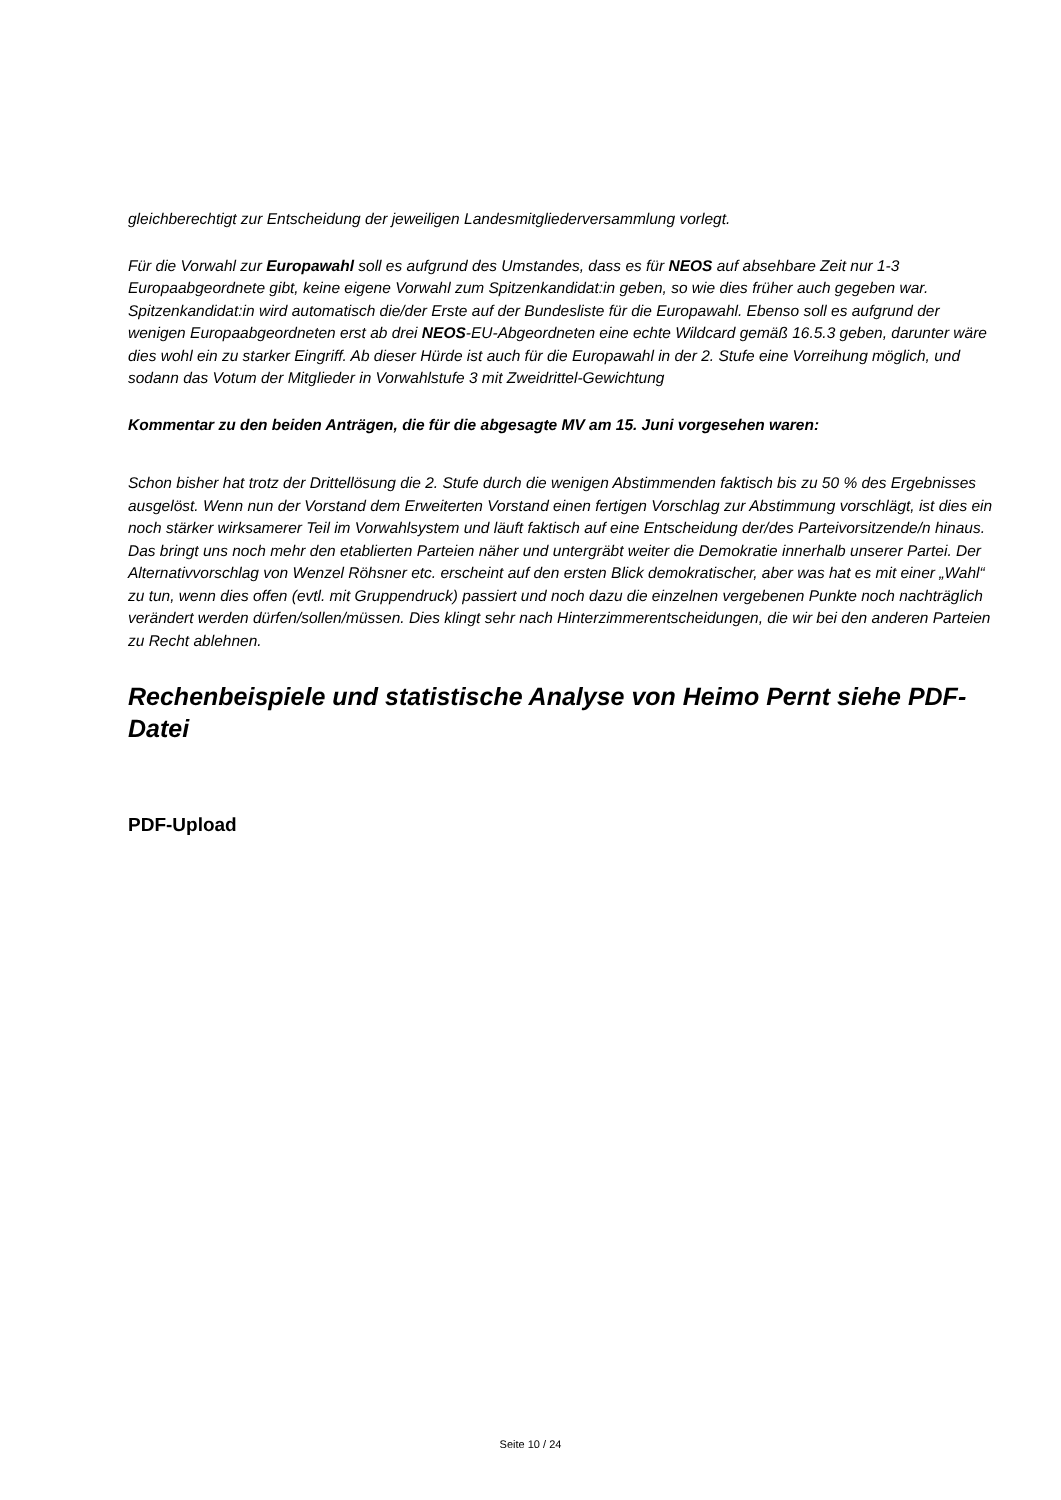gleichberechtigt zur Entscheidung der jeweiligen Landesmitgliederversammlung vorlegt.
Für die Vorwahl zur Europawahl soll es aufgrund des Umstandes, dass es für NEOS auf absehbare Zeit nur 1-3 Europaabgeordnete gibt, keine eigene Vorwahl zum Spitzenkandidat:in geben, so wie dies früher auch gegeben war. Spitzenkandidat:in wird automatisch die/der Erste auf der Bundesliste für die Europawahl. Ebenso soll es aufgrund der wenigen Europaabgeordneten erst ab drei NEOS-EU-Abgeordneten eine echte Wildcard gemäß 16.5.3 geben, darunter wäre dies wohl ein zu starker Eingriff. Ab dieser Hürde ist auch für die Europawahl in der 2. Stufe eine Vorreihung möglich, und sodann das Votum der Mitglieder in Vorwahlstufe 3 mit Zweidrittel-Gewichtung
Kommentar zu den beiden Anträgen, die für die abgesagte MV am 15. Juni vorgesehen waren:
Schon bisher hat trotz der Drittellösung die 2. Stufe durch die wenigen Abstimmenden faktisch bis zu 50 % des Ergebnisses ausgelöst. Wenn nun der Vorstand dem Erweiterten Vorstand einen fertigen Vorschlag zur Abstimmung vorschlägt, ist dies ein noch stärker wirksamerer Teil im Vorwahlsystem und läuft faktisch auf eine Entscheidung der/des Parteivorsitzende/n hinaus. Das bringt uns noch mehr den etablierten Parteien näher und untergräbt weiter die Demokratie innerhalb unserer Partei. Der Alternativvorschlag von Wenzel Röhsner etc. erscheint auf den ersten Blick demokratischer, aber was hat es mit einer „Wahl“ zu tun, wenn dies offen (evtl. mit Gruppendruck) passiert und noch dazu die einzelnen vergebenen Punkte noch nachträglich verändert werden dürfen/sollen/müssen. Dies klingt sehr nach Hinterzimmerentscheidungen, die wir bei den anderen Parteien zu Recht ablehnen.
Rechenbeispiele und statistische Analyse von Heimo Pernt siehe PDF-Datei
PDF-Upload
Seite 10 / 24